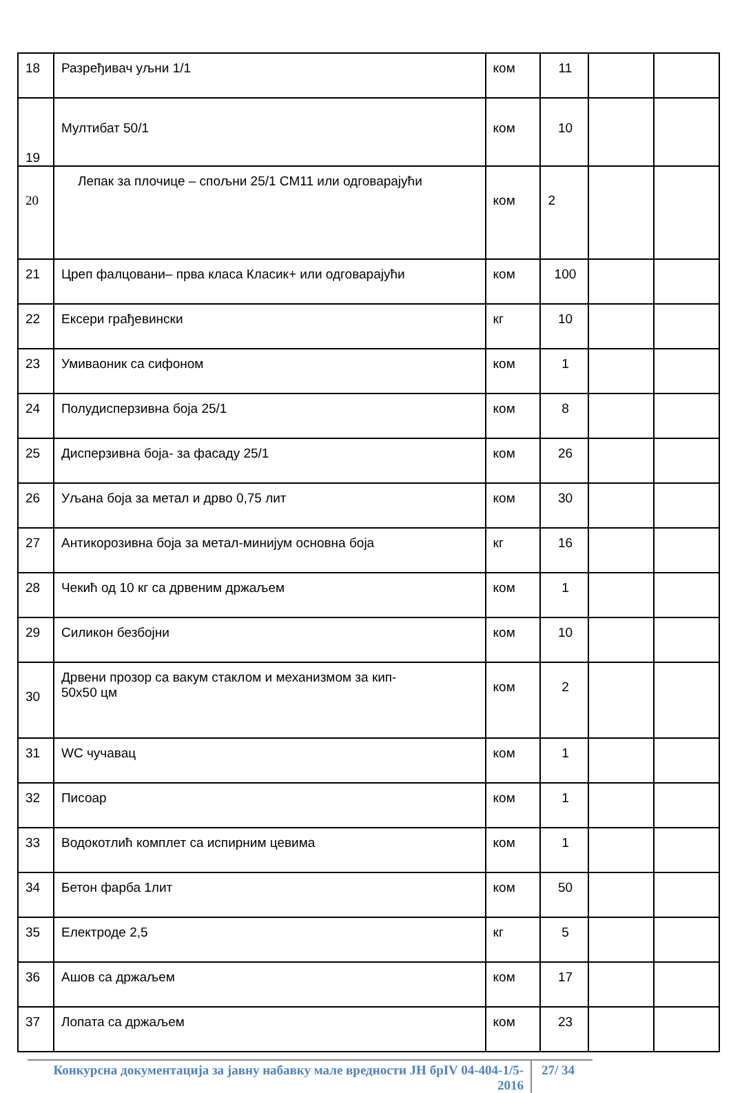| 18 | Разређивач уљни 1/1 | ком | 11 | | |
| 19 | Мултибат 50/1 | ком | 10 | | |
| 20 | Лепак за плочице – спољни 25/1 CM11 или одговарајући | ком | 2 | | |
| 21 | Цреп фалцовани– прва класа Класик+ или одговарајући | ком | 100 | | |
| 22 | Ексери грађевински | кг | 10 | | |
| 23 | Умиваоник са сифоном | ком | 1 | | |
| 24 | Полудисперзивна боја 25/1 | ком | 8 | | |
| 25 | Дисперзивна боја- за фасаду 25/1 | ком | 26 | | |
| 26 | Уљана боја за метал и дрво 0,75 лит | ком | 30 | | |
| 27 | Антикорозивна боја за метал-минијум основна боја | кг | 16 | | |
| 28 | Чекић од 10 кг са дрвеним држаљем | ком | 1 | | |
| 29 | Силикон безбојни | ком | 10 | | |
| 30 | Дрвени прозор са вакум стаклом и механизмом за кип- 50x50 цм | ком | 2 | | |
| 31 | WC чучавац | ком | 1 | | |
| 32 | Писоар | ком | 1 | | |
| 33 | Водокотлић комплет са испирним цевима | ком | 1 | | |
| 34 | Бетон фарба 1лит | ком | 50 | | |
| 35 | Електроде 2,5 | кг | 5 | | |
| 36 | Ашов са држаљем | ком | 17 | | |
| 37 | Лопата са држаљем | ком | 23 | | |
Конкурсна документација за јавну набавку мале вредности ЈН брIV 04-404-1/5-2016
27/ 34